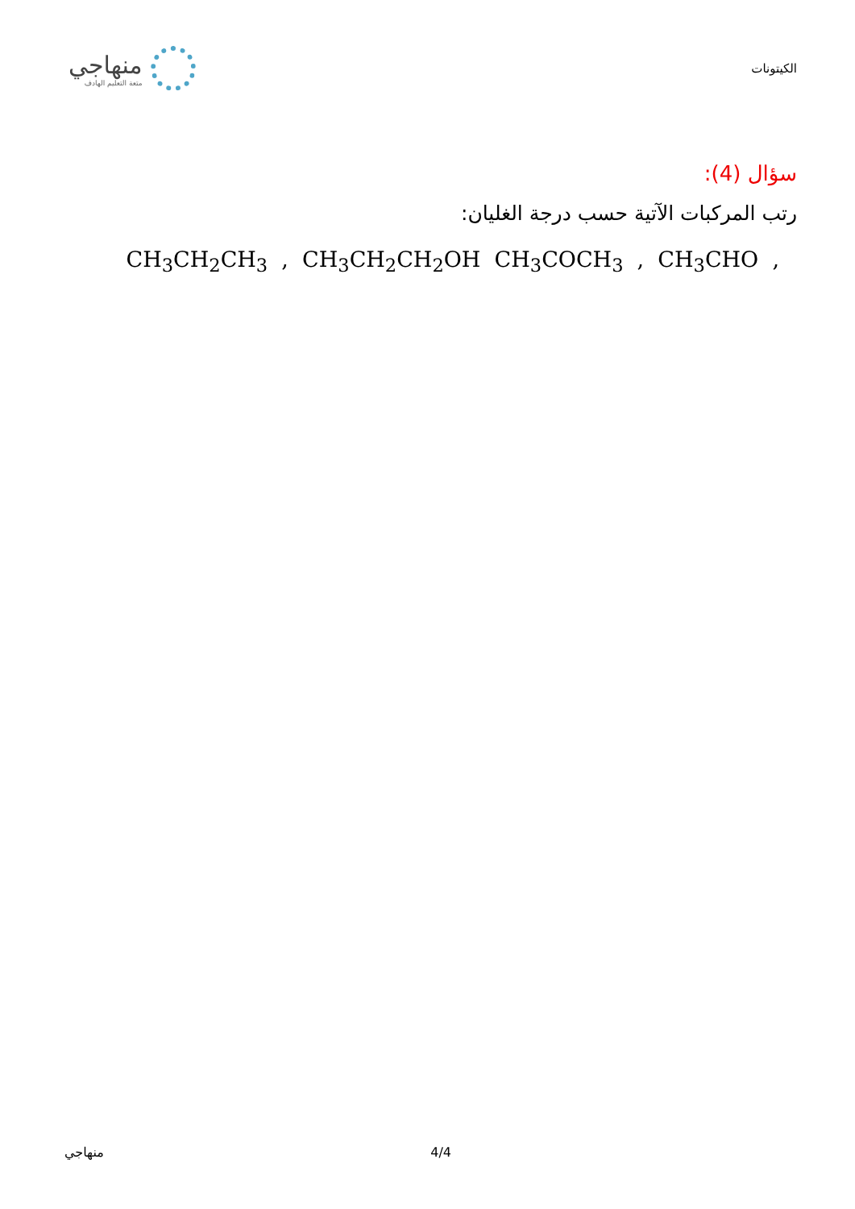منهاجي
متعة التعليم الهادف
الكيتونات
سؤال (4):
رتب المركبات الآتية حسب درجة الغليان:
CH<sub>3</sub>CH<sub>2</sub>CH<sub>3</sub> , CH<sub>3</sub>CH<sub>2</sub>CH<sub>2</sub>OH CH<sub>3</sub>COCH<sub>3</sub> , CH<sub>3</sub>CHO ,
منهاجي 4/4